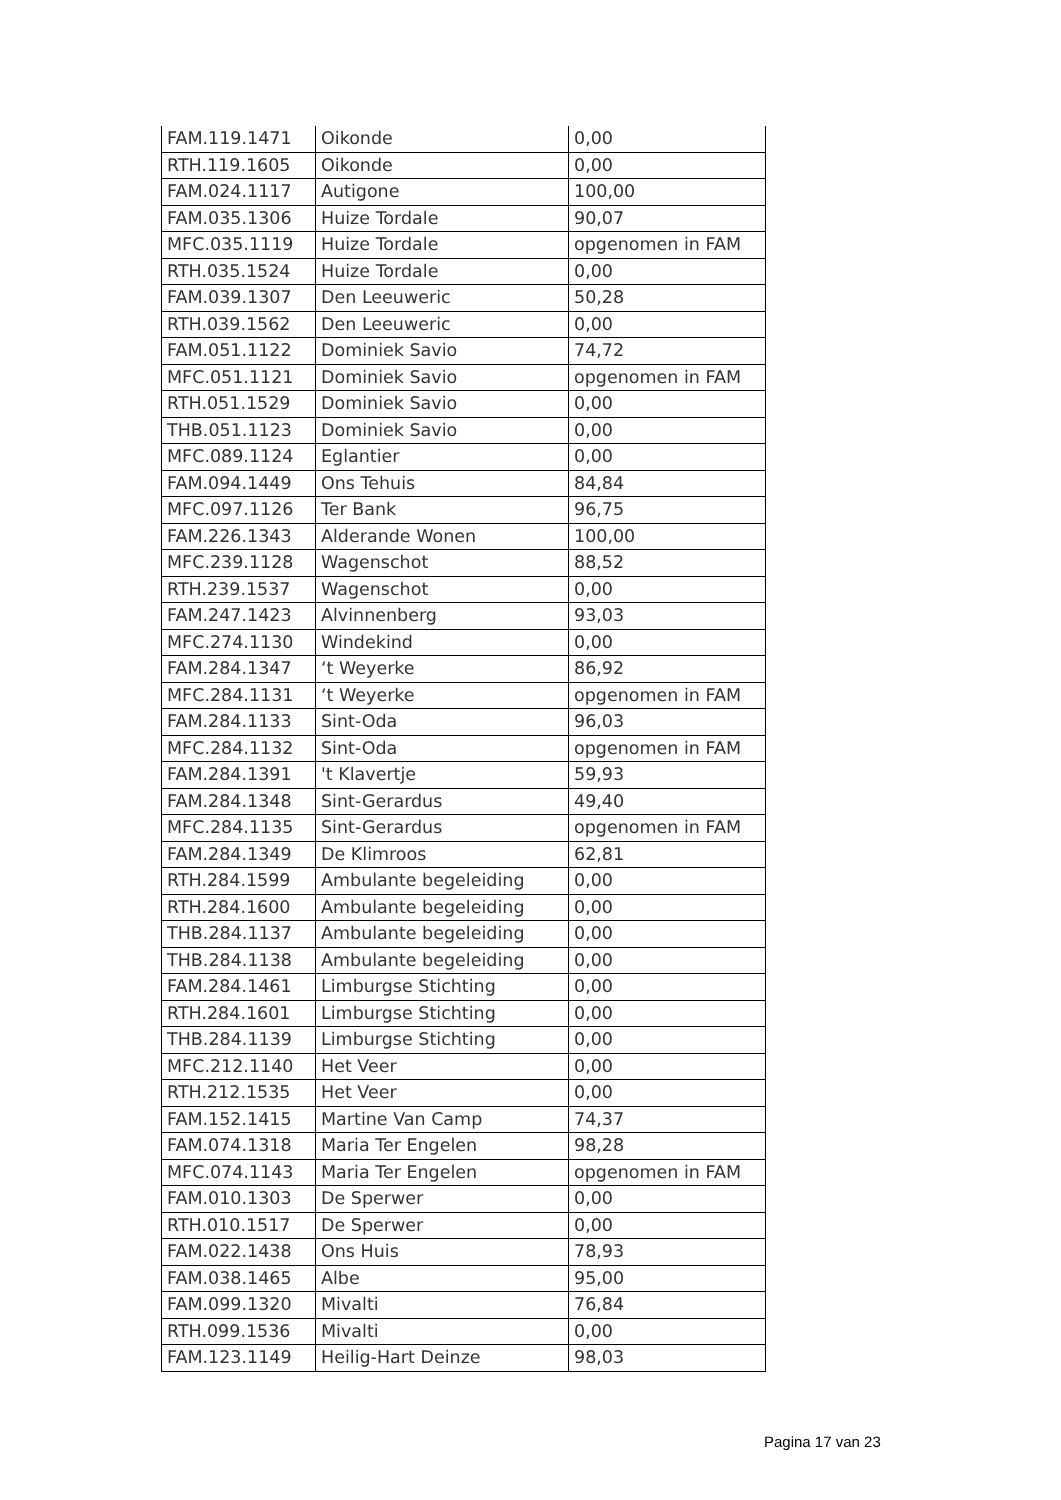| FAM.119.1471 | Oikonde | 0,00 |
| RTH.119.1605 | Oikonde | 0,00 |
| FAM.024.1117 | Autigone | 100,00 |
| FAM.035.1306 | Huize Tordale | 90,07 |
| MFC.035.1119 | Huize Tordale | opgenomen in FAM |
| RTH.035.1524 | Huize Tordale | 0,00 |
| FAM.039.1307 | Den Leeuweric | 50,28 |
| RTH.039.1562 | Den Leeuweric | 0,00 |
| FAM.051.1122 | Dominiek Savio | 74,72 |
| MFC.051.1121 | Dominiek Savio | opgenomen in FAM |
| RTH.051.1529 | Dominiek Savio | 0,00 |
| THB.051.1123 | Dominiek Savio | 0,00 |
| MFC.089.1124 | Eglantier | 0,00 |
| FAM.094.1449 | Ons Tehuis | 84,84 |
| MFC.097.1126 | Ter Bank | 96,75 |
| FAM.226.1343 | Alderande Wonen | 100,00 |
| MFC.239.1128 | Wagenschot | 88,52 |
| RTH.239.1537 | Wagenschot | 0,00 |
| FAM.247.1423 | Alvinnenberg | 93,03 |
| MFC.274.1130 | Windekind | 0,00 |
| FAM.284.1347 | ‘t Weyerke | 86,92 |
| MFC.284.1131 | ‘t Weyerke | opgenomen in FAM |
| FAM.284.1133 | Sint-Oda | 96,03 |
| MFC.284.1132 | Sint-Oda | opgenomen in FAM |
| FAM.284.1391 | 't Klavertje | 59,93 |
| FAM.284.1348 | Sint-Gerardus | 49,40 |
| MFC.284.1135 | Sint-Gerardus | opgenomen in FAM |
| FAM.284.1349 | De Klimroos | 62,81 |
| RTH.284.1599 | Ambulante begeleiding | 0,00 |
| RTH.284.1600 | Ambulante begeleiding | 0,00 |
| THB.284.1137 | Ambulante begeleiding | 0,00 |
| THB.284.1138 | Ambulante begeleiding | 0,00 |
| FAM.284.1461 | Limburgse Stichting | 0,00 |
| RTH.284.1601 | Limburgse Stichting | 0,00 |
| THB.284.1139 | Limburgse Stichting | 0,00 |
| MFC.212.1140 | Het Veer | 0,00 |
| RTH.212.1535 | Het Veer | 0,00 |
| FAM.152.1415 | Martine Van Camp | 74,37 |
| FAM.074.1318 | Maria Ter Engelen | 98,28 |
| MFC.074.1143 | Maria Ter Engelen | opgenomen in FAM |
| FAM.010.1303 | De Sperwer | 0,00 |
| RTH.010.1517 | De Sperwer | 0,00 |
| FAM.022.1438 | Ons Huis | 78,93 |
| FAM.038.1465 | Albe | 95,00 |
| FAM.099.1320 | Mivalti | 76,84 |
| RTH.099.1536 | Mivalti | 0,00 |
| FAM.123.1149 | Heilig-Hart Deinze | 98,03 |
Pagina 17 van 23